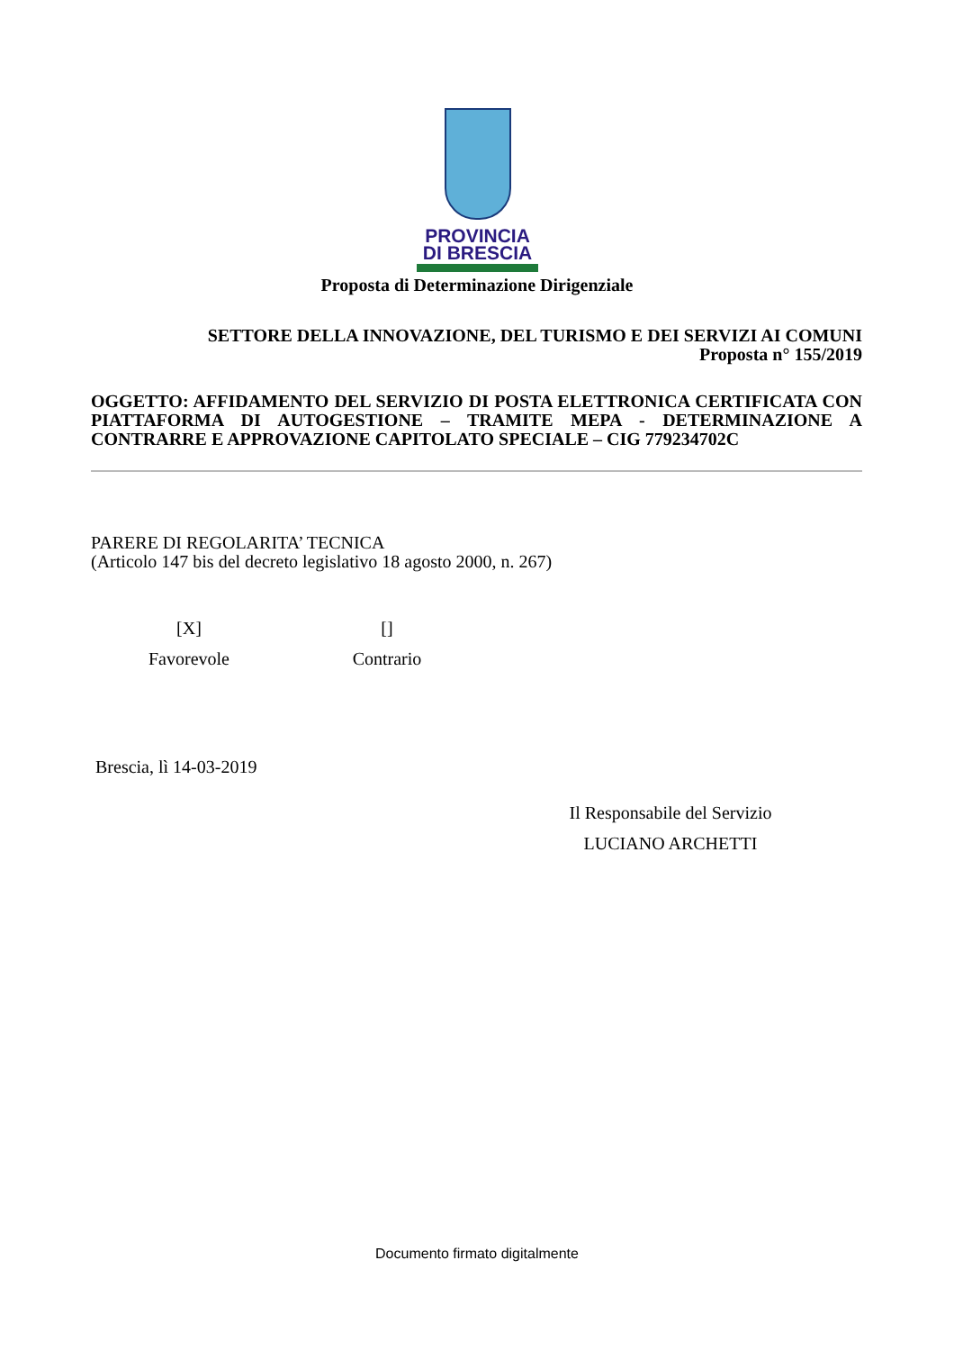PROVINCIA
DI BRESCIA
Proposta di Determinazione Dirigenziale
SETTORE DELLA INNOVAZIONE, DEL TURISMO E DEI SERVIZI AI COMUNI
Proposta n° 155/2019
OGGETTO: AFFIDAMENTO DEL SERVIZIO DI POSTA ELETTRONICA CERTIFICATA CON PIATTAFORMA DI AUTOGESTIONE – TRAMITE MEPA - DETERMINAZIONE A CONTRARRE E APPROVAZIONE CAPITOLATO SPECIALE – CIG 779234702C
PARERE DI REGOLARITA’ TECNICA
(Articolo 147 bis del decreto legislativo 18 agosto 2000, n. 267)
[X]
Favorevole
[]
Contrario
Brescia, lì 14-03-2019
Il Responsabile del Servizio
LUCIANO ARCHETTI
Documento firmato digitalmente